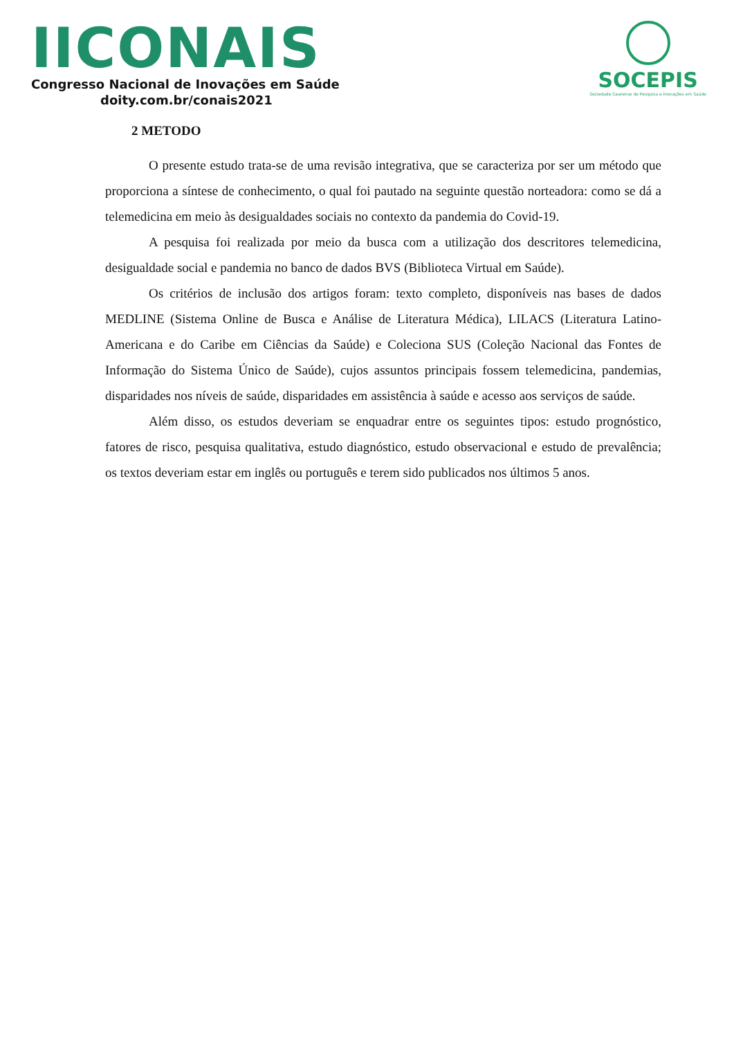IICONAIS
Congresso Nacional de Inovações em Saúde
doity.com.br/conais2021
SOCEPIS
Sociedade Cearense de Pesquisa e Inovações em Saúde
2 METODO
O presente estudo trata-se de uma revisão integrativa, que se caracteriza por ser um método que proporciona a síntese de conhecimento, o qual foi pautado na seguinte questão norteadora: como se dá a telemedicina em meio às desigualdades sociais no contexto da pandemia do Covid-19.
A pesquisa foi realizada por meio da busca com a utilização dos descritores telemedicina, desigualdade social e pandemia no banco de dados BVS (Biblioteca Virtual em Saúde).
Os critérios de inclusão dos artigos foram: texto completo, disponíveis nas bases de dados MEDLINE (Sistema Online de Busca e Análise de Literatura Médica), LILACS (Literatura Latino-Americana e do Caribe em Ciências da Saúde) e Coleciona SUS (Coleção Nacional das Fontes de Informação do Sistema Único de Saúde), cujos assuntos principais fossem telemedicina, pandemias, disparidades nos níveis de saúde, disparidades em assistência à saúde e acesso aos serviços de saúde.
Além disso, os estudos deveriam se enquadrar entre os seguintes tipos: estudo prognóstico, fatores de risco, pesquisa qualitativa, estudo diagnóstico, estudo observacional e estudo de prevalência; os textos deveriam estar em inglês ou português e terem sido publicados nos últimos 5 anos.